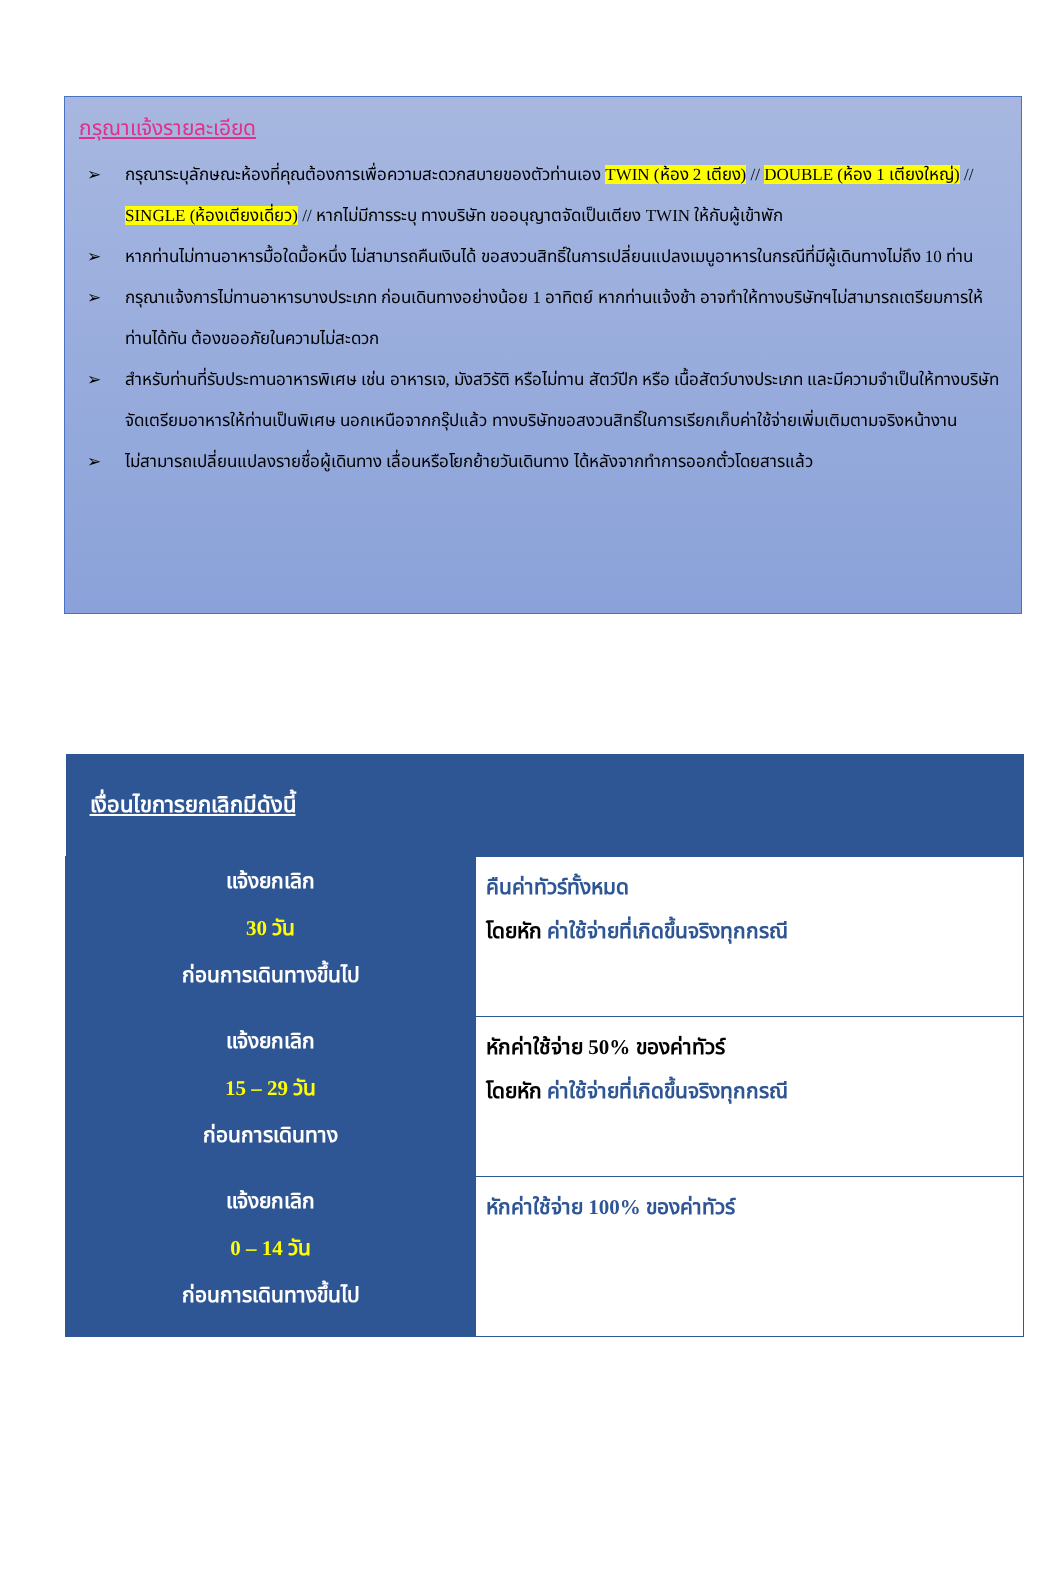กรุณาแจ้งรายละเอียด
➢ กรุณาระบุลักษณะห้องที่คุณต้องการเพื่อความสะดวกสบายของตัวท่านเอง TWIN (ห้อง 2 เตียง) // DOUBLE (ห้อง 1 เตียงใหญ่) // SINGLE (ห้องเตียงเดี่ยว) // หากไม่มีการระบุ ทางบริษัท ขออนุญาตจัดเป็นเตียง TWIN ให้กับผู้เข้าพัก
➢ หากท่านไม่ทานอาหารมื้อใดมื้อหนึ่ง ไม่สามารถคืนเงินได้ ขอสงวนสิทธิ์ในการเปลี่ยนแปลงเมนูอาหารในกรณีที่มีผู้เดินทางไม่ถึง 10 ท่าน
➢ กรุณาแจ้งการไม่ทานอาหารบางประเภท ก่อนเดินทางอย่างน้อย 1 อาทิตย์ หากท่านแจ้งช้า อาจทำให้ทางบริษัทฯไม่สามารถเตรียมการให้ท่านได้ทัน ต้องขออภัยในความไม่สะดวก
➢ สำหรับท่านที่รับประทานอาหารพิเศษ เช่น อาหารเจ, มังสวิรัติ หรือไม่ทาน สัตว์ปีก หรือ เนื้อสัตว์บางประเภท และมีความจำเป็นให้ทางบริษัทจัดเตรียมอาหารให้ท่านเป็นพิเศษ นอกเหนือจากกรุ๊ปแล้ว ทางบริษัทขอสงวนสิทธิ์ในการเรียกเก็บค่าใช้จ่ายเพิ่มเติมตามจริงหน้างาน
➢ ไม่สามารถเปลี่ยนแปลงรายชื่อผู้เดินทาง เลื่อนหรือโยกย้ายวันเดินทาง ได้หลังจากทำการออกตั๋วโดยสารแล้ว
| เงื่อนไขการยกเลิกมีดังนี้ | |
| --- | --- |
| แจ้งยกเลิก 30 วัน ก่อนการเดินทางขึ้นไป | คืนค่าทัวร์ทั้งหมด โดยหัก ค่าใช้จ่ายที่เกิดขึ้นจริงทุกกรณี |
| แจ้งยกเลิก 15 – 29 วัน ก่อนการเดินทาง | หักค่าใช้จ่าย 50% ของค่าทัวร์ โดยหัก ค่าใช้จ่ายที่เกิดขึ้นจริงทุกกรณี |
| แจ้งยกเลิก 0 – 14 วัน ก่อนการเดินทางขึ้นไป | หักค่าใช้จ่าย 100% ของค่าทัวร์ |